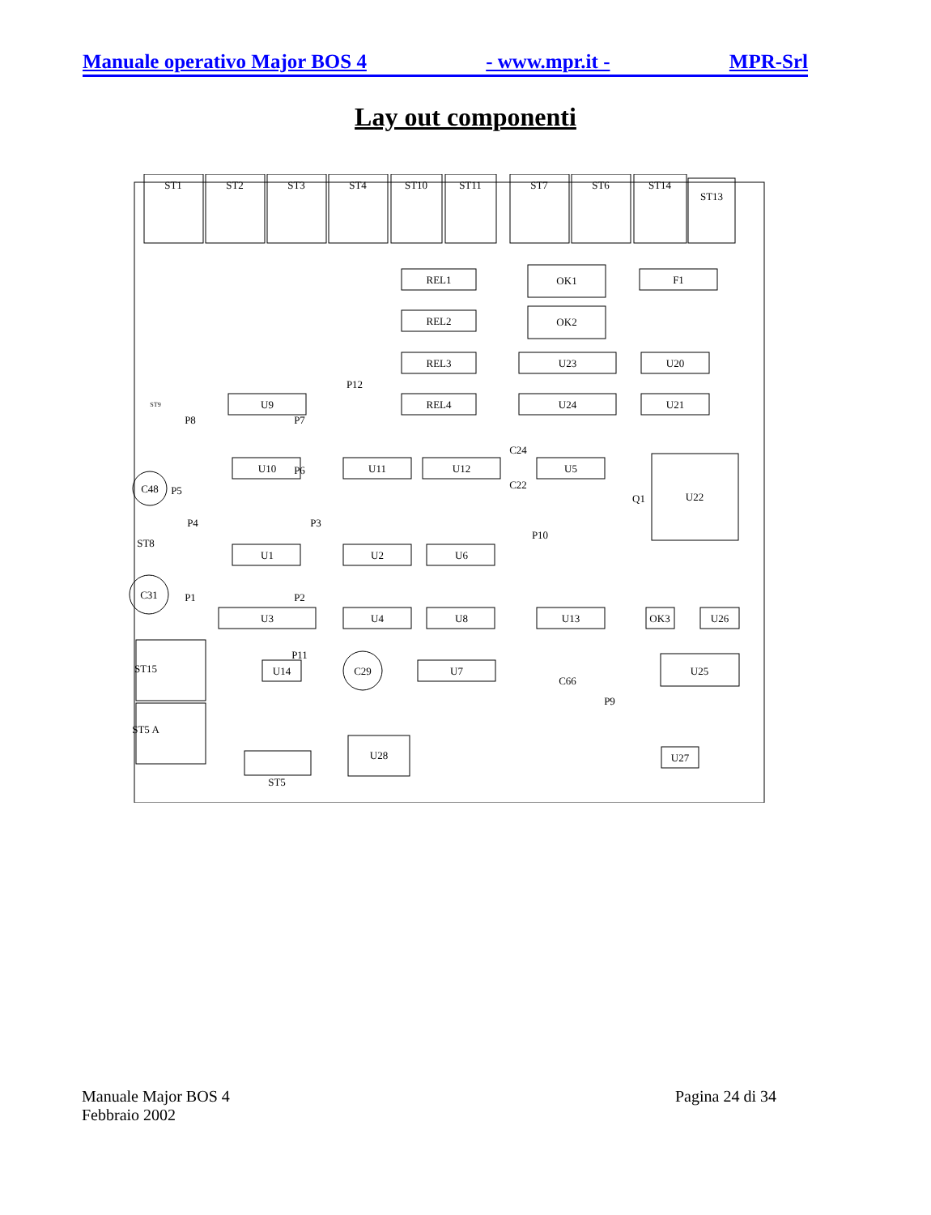Manuale operativo Major BOS 4 - www.mpr.it - MPR-Srl
Lay out componenti
ST1
ST2
ST3
ST4
ST10
ST11
ST7
ST6
ST14
ST13
REL1
REL2
REL3
REL4
OK1
OK2
U23
U24
F1
U20
U21
U9
U10
U11
U12
U5
U22
Q1
U1
U2
U6
U3
U4
U8
U13
OK3
U26
U14
U7
U25
U28
U27
ST5
C48
C31
C29
C24
C22
C66
P8
P7
P12
P6
P5
P4
P3
P10
P1
P2
P11
P9
ST8
ST15
ST5 A
ST9
Manuale Major BOS 4
Febbraio 2002
Pagina 24 di 34